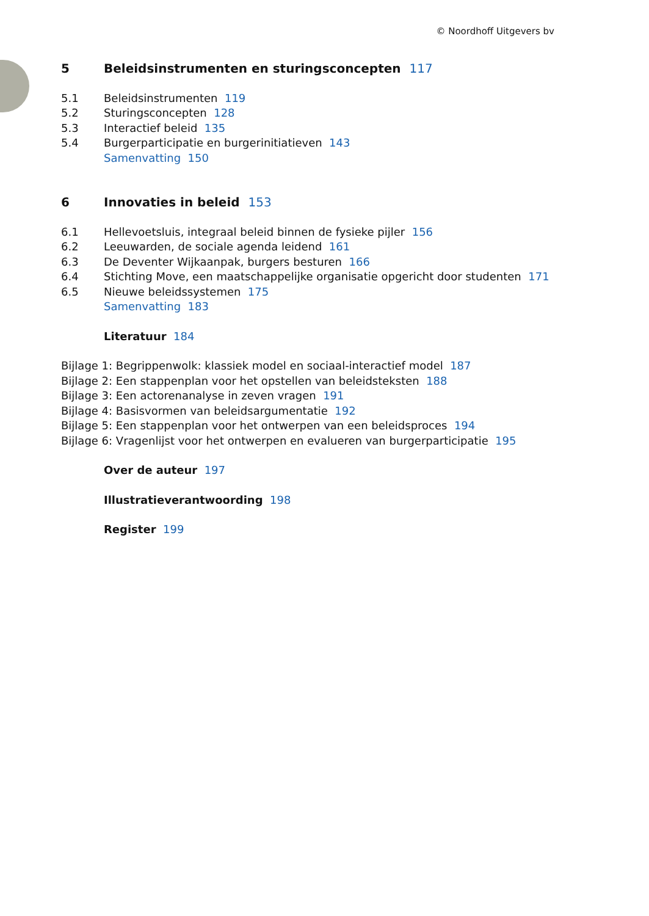© Noordhoff Uitgevers bv
5 Beleidsinstrumenten en sturingsconcepten 117
5.1 Beleidsinstrumenten 119
5.2 Sturingsconcepten 128
5.3 Interactief beleid 135
5.4 Burgerparticipatie en burgerinitiatieven 143
Samenvatting 150
6 Innovaties in beleid 153
6.1 Hellevoetsluis, integraal beleid binnen de fysieke pijler 156
6.2 Leeuwarden, de sociale agenda leidend 161
6.3 De Deventer Wijkaanpak, burgers besturen 166
6.4 Stichting Move, een maatschappelijke organisatie opgericht door studenten 171
6.5 Nieuwe beleidssystemen 175
Samenvatting 183
Literatuur 184
Bijlage 1: Begrippenwolk: klassiek model en sociaal-interactief model 187
Bijlage 2: Een stappenplan voor het opstellen van beleidsteksten 188
Bijlage 3: Een actorenanalyse in zeven vragen 191
Bijlage 4: Basisvormen van beleidsargumentatie 192
Bijlage 5: Een stappenplan voor het ontwerpen van een beleidsproces 194
Bijlage 6: Vragenlijst voor het ontwerpen en evalueren van burgerparticipatie 195
Over de auteur 197
Illustratieverantwoording 198
Register 199